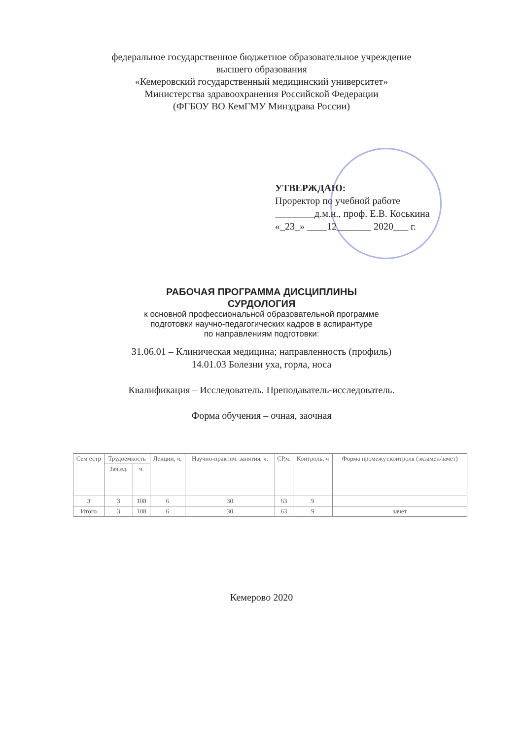федеральное государственное бюджетное образовательное учреждение
высшего образования
«Кемеровский государственный медицинский университет»
Министерства здравоохранения Российской Федерации
(ФГБОУ ВО КемГМУ Минздрава России)
УТВЕРЖДАЮ:
Проректор по учебной работе
________д.м.н., проф. Е.В. Коськина
«_23_» ____12_______ 2020___ г.
РАБОЧАЯ ПРОГРАММА ДИСЦИПЛИНЫ
СУРДОЛОГИЯ
к основной профессиональной образовательной программе
подготовки научно-педагогических кадров в аспирантуре
по направлениям подготовки:
31.06.01 – Клиническая медицина; направленность (профиль)
14.01.03 Болезни уха, горла, носа
Квалификация – Исследователь. Преподаватель-исследователь.
Форма обучения – очная, заочная
| Сем естр | Трудоемкость | | Лекции, ч. | Научно-практич. занятия, ч. | СР,ч. | Контроль, ч | Форма промежут.контроля (экзамен/зачет) |
| --- | --- | --- | --- | --- | --- | --- | --- |
| | Зач.ед. | ч. | | | | | |
| 3 | 3 | 108 | 6 | 30 | 63 | 9 | |
| Итого | 3 | 108 | 6 | 30 | 63 | 9 | зачет |
Кемерово 2020